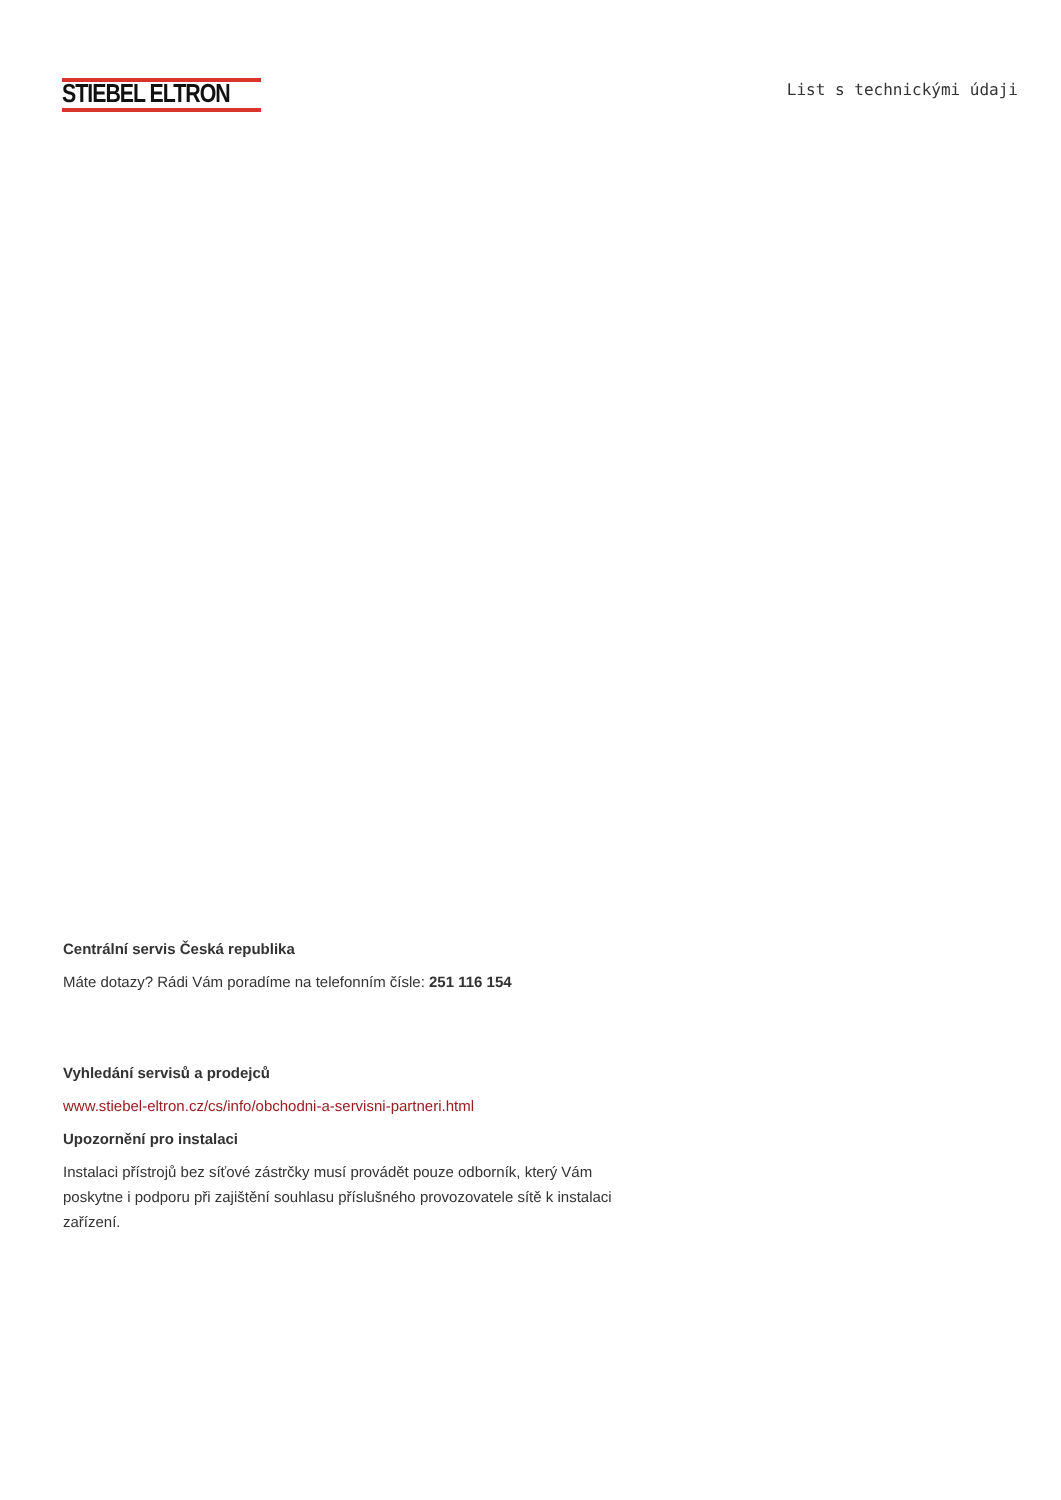STIEBEL ELTRON
List s technickými údaji
Centrální servis Česká republika
Máte dotazy? Rádi Vám poradíme na telefonním čísle: 251 116 154
Vyhledání servisů a prodejců
www.stiebel-eltron.cz/cs/info/obchodni-a-servisni-partneri.html
Upozornění pro instalaci
Instalaci přístrojů bez síťové zástrčky musí provádět pouze odborník, který Vám poskytne i podporu při zajištění souhlasu příslušného provozovatele sítě k instalaci zařízení.